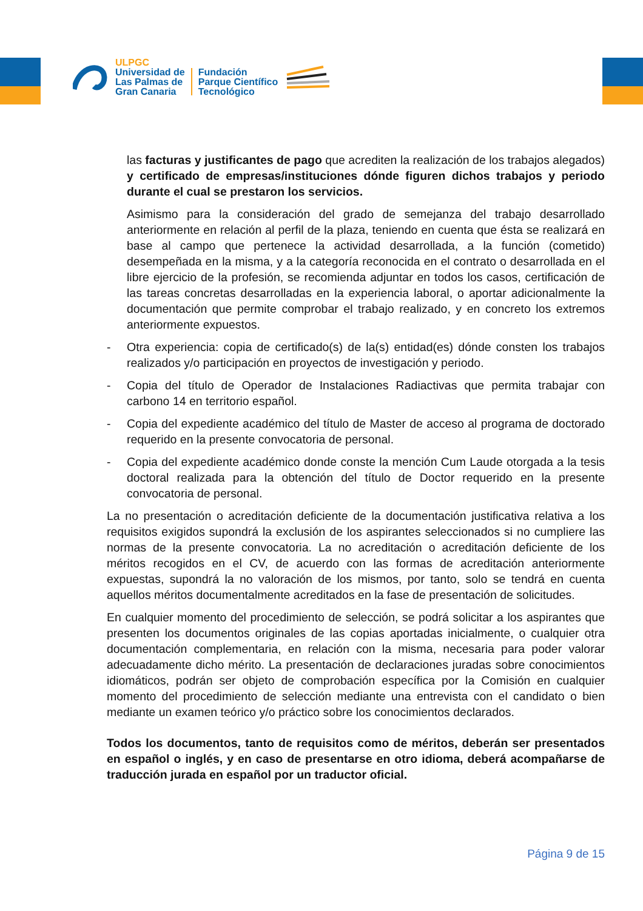ULPGC
Universidad de
Las Palmas de
Gran Canaria
Fundación
Parque Científico
Tecnológico
las facturas y justificantes de pago que acrediten la realización de los trabajos alegados) y certificado de empresas/instituciones dónde figuren dichos trabajos y periodo durante el cual se prestaron los servicios.
Asimismo para la consideración del grado de semejanza del trabajo desarrollado anteriormente en relación al perfil de la plaza, teniendo en cuenta que ésta se realizará en base al campo que pertenece la actividad desarrollada, a la función (cometido) desempeñada en la misma, y a la categoría reconocida en el contrato o desarrollada en el libre ejercicio de la profesión, se recomienda adjuntar en todos los casos, certificación de las tareas concretas desarrolladas en la experiencia laboral, o aportar adicionalmente la documentación que permite comprobar el trabajo realizado, y en concreto los extremos anteriormente expuestos.
- Otra experiencia: copia de certificado(s) de la(s) entidad(es) dónde consten los trabajos realizados y/o participación en proyectos de investigación y periodo.
- Copia del título de Operador de Instalaciones Radiactivas que permita trabajar con carbono 14 en territorio español.
- Copia del expediente académico del título de Master de acceso al programa de doctorado requerido en la presente convocatoria de personal.
- Copia del expediente académico donde conste la mención Cum Laude otorgada a la tesis doctoral realizada para la obtención del título de Doctor requerido en la presente convocatoria de personal.
La no presentación o acreditación deficiente de la documentación justificativa relativa a los requisitos exigidos supondrá la exclusión de los aspirantes seleccionados si no cumpliere las normas de la presente convocatoria. La no acreditación o acreditación deficiente de los méritos recogidos en el CV, de acuerdo con las formas de acreditación anteriormente expuestas, supondrá la no valoración de los mismos, por tanto, solo se tendrá en cuenta aquellos méritos documentalmente acreditados en la fase de presentación de solicitudes.
En cualquier momento del procedimiento de selección, se podrá solicitar a los aspirantes que presenten los documentos originales de las copias aportadas inicialmente, o cualquier otra documentación complementaria, en relación con la misma, necesaria para poder valorar adecuadamente dicho mérito. La presentación de declaraciones juradas sobre conocimientos idiomáticos, podrán ser objeto de comprobación específica por la Comisión en cualquier momento del procedimiento de selección mediante una entrevista con el candidato o bien mediante un examen teórico y/o práctico sobre los conocimientos declarados.
Todos los documentos, tanto de requisitos como de méritos, deberán ser presentados en español o inglés, y en caso de presentarse en otro idioma, deberá acompañarse de traducción jurada en español por un traductor oficial.
Página 9 de 15